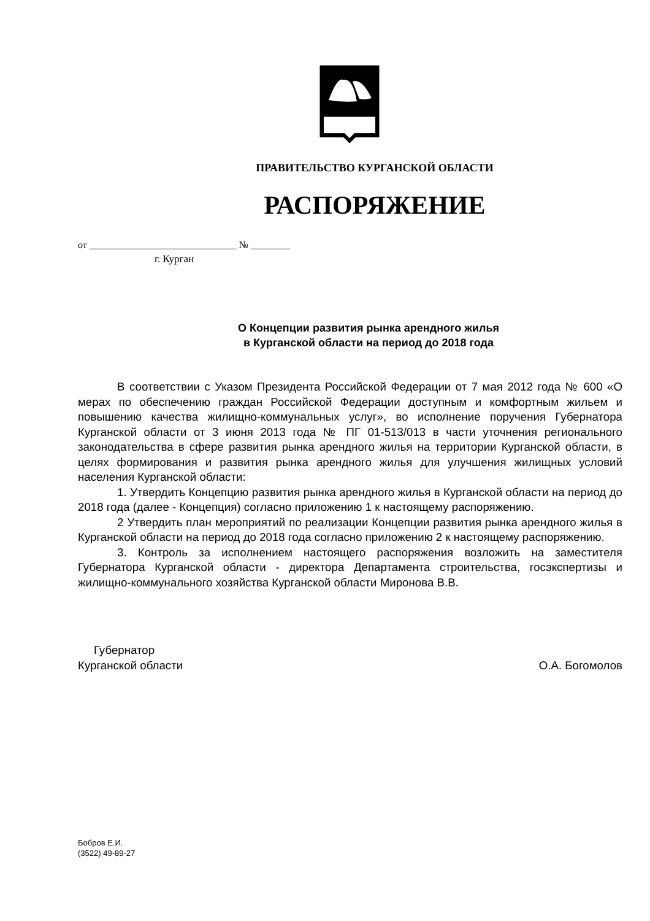ПРАВИТЕЛЬСТВО КУРГАНСКОЙ ОБЛАСТИ
РАСПОРЯЖЕНИЕ
от ______________________________ № ________
г. Курган
О Концепции развития рынка арендного жилья
в Курганской области на период до 2018 года
В соответствии с Указом Президента Российской Федерации от 7 мая 2012 года № 600 «О мерах по обеспечению граждан Российской Федерации доступным и комфортным жильем и повышению качества жилищно-коммунальных услуг», во исполнение поручения Губернатора Курганской области от 3 июня 2013 года № ПГ 01-513/013 в части уточнения регионального законодательства в сфере развития рынка арендного жилья на территории Курганской области, в целях формирования и развития рынка арендного жилья для улучшения жилищных условий населения Курганской области:
1. Утвердить Концепцию развития рынка арендного жилья в Курганской области на период до 2018 года (далее - Концепция) согласно приложению 1 к настоящему распоряжению.
2 Утвердить план мероприятий по реализации Концепции развития рынка арендного жилья в Курганской области на период до 2018 года согласно приложению 2 к настоящему распоряжению.
3. Контроль за исполнением настоящего распоряжения возложить на заместителя Губернатора Курганской области - директора Департамента строительства, госэкспертизы и жилищно-коммунального хозяйства Курганской области Миронова В.В.
Губернатор
Курганской области
О.А. Богомолов
Бобров Е.И.
(3522) 49-89-27